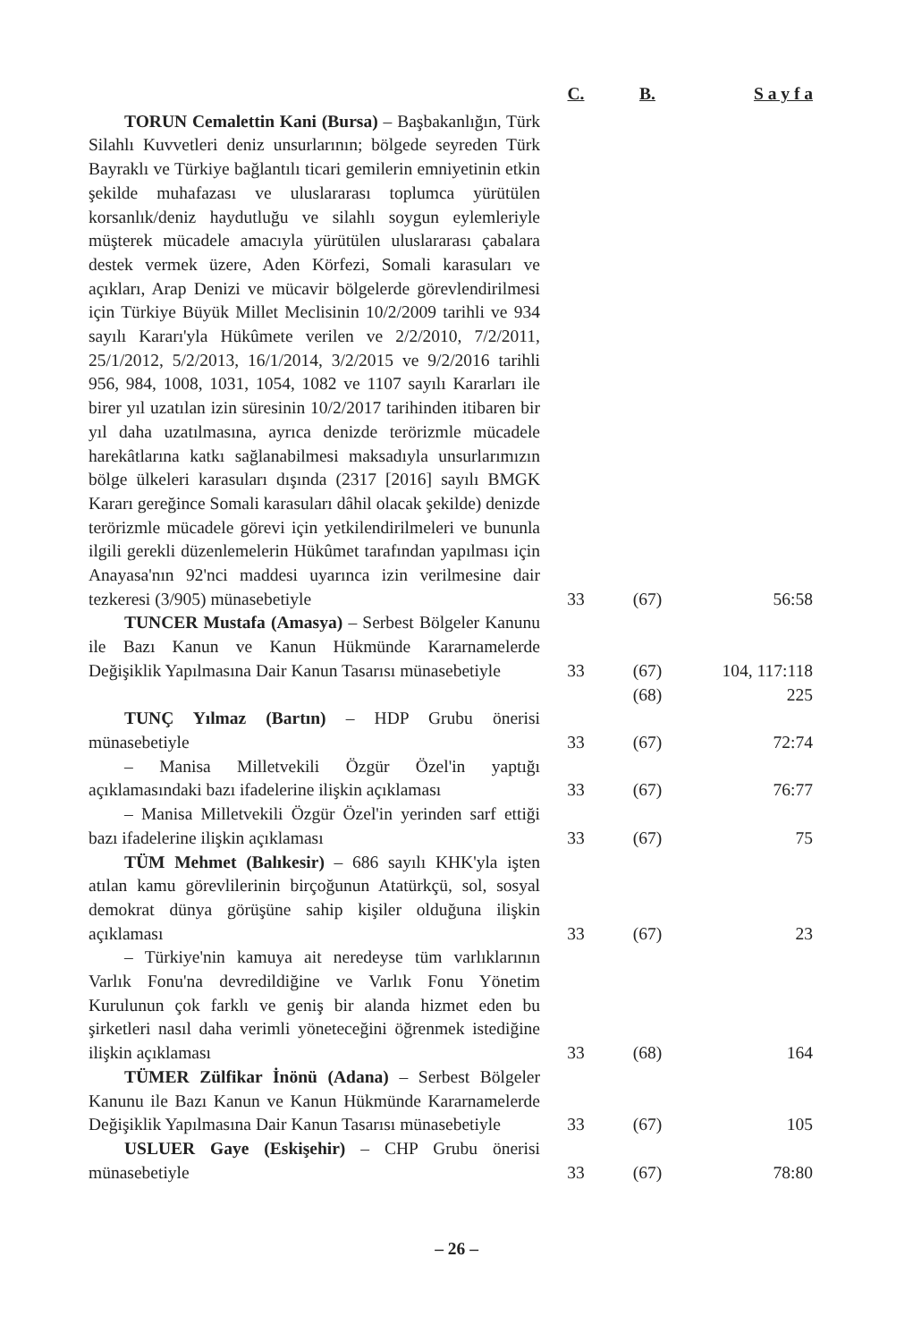| | C. | B. | S a y f a |
| --- | --- | --- | --- |
| TORUN Cemalettin Kani (Bursa) – Başbakanlığın, Türk Silahlı Kuvvetleri deniz unsurlarının; bölgede seyreden Türk Bayraklı ve Türkiye bağlantılı ticari gemilerin emniyetinin etkin şekilde muhafazası ve uluslararası toplumca yürütülen korsanlık/deniz haydutluğu ve silahlı soygun eylemleriyle müşterek mücadele amacıyla yürütülen uluslararası çabalara destek vermek üzere, Aden Körfezi, Somali karasuları ve açıkları, Arap Denizi ve mücavir bölgelerde görevlendirilmesi için Türkiye Büyük Millet Meclisinin 10/2/2009 tarihli ve 934 sayılı Kararı'yla Hükûmete verilen ve 2/2/2010, 7/2/2011, 25/1/2012, 5/2/2013, 16/1/2014, 3/2/2015 ve 9/2/2016 tarihli 956, 984, 1008, 1031, 1054, 1082 ve 1107 sayılı Kararları ile birer yıl uzatılan izin süresinin 10/2/2017 tarihinden itibaren bir yıl daha uzatılmasına, ayrıca denizde terörizmle mücadele harekâtlarına katkı sağlanabilmesi maksadıyla unsurlarımızın bölge ülkeleri karasuları dışında (2317 [2016] sayılı BMGK Kararı gereğince Somali karasuları dâhil olacak şekilde) denizde terörizmle mücadele görevi için yetkilendirilmeleri ve bununla ilgili gerekli düzenlemelerin Hükûmet tarafından yapılması için Anayasa'nın 92'nci maddesi uyarınca izin verilmesine dair tezkeresi (3/905) münasebetiyle | 33 | (67) | 56:58 |
| TUNCER Mustafa (Amasya) – Serbest Bölgeler Kanunu ile Bazı Kanun ve Kanun Hükmünde Kararnamelerde Değişiklik Yapılmasına Dair Kanun Tasarısı münasebetiyle | 33 | (67) | 104, 117:118 |
| | | (68) | 225 |
| TUNÇ Yılmaz (Bartın) – HDP Grubu önerisi münasebetiyle | 33 | (67) | 72:74 |
| – Manisa Milletvekili Özgür Özel'in yaptığı açıklamasındaki bazı ifadelerine ilişkin açıklaması | 33 | (67) | 76:77 |
| – Manisa Milletvekili Özgür Özel'in yerinden sarf ettiği bazı ifadelerine ilişkin açıklaması | 33 | (67) | 75 |
| TÜM Mehmet (Balıkesir) – 686 sayılı KHK'yla işten atılan kamu görevlilerinin birçoğunun Atatürkçü, sol, sosyal demokrat dünya görüşüne sahip kişiler olduğuna ilişkin açıklaması | 33 | (67) | 23 |
| – Türkiye'nin kamuya ait neredeyse tüm varlıklarının Varlık Fonu'na devredildiğine ve Varlık Fonu Yönetim Kurulunun çok farklı ve geniş bir alanda hizmet eden bu şirketleri nasıl daha verimli yöneteceğini öğrenmek istediğine ilişkin açıklaması | 33 | (68) | 164 |
| TÜMER Zülfikar İnönü (Adana) – Serbest Bölgeler Kanunu ile Bazı Kanun ve Kanun Hükmünde Kararnamelerde Değişiklik Yapılmasına Dair Kanun Tasarısı münasebetiyle | 33 | (67) | 105 |
| USLUER Gaye (Eskişehir) – CHP Grubu önerisi münasebetiyle | 33 | (67) | 78:80 |
– 26 –